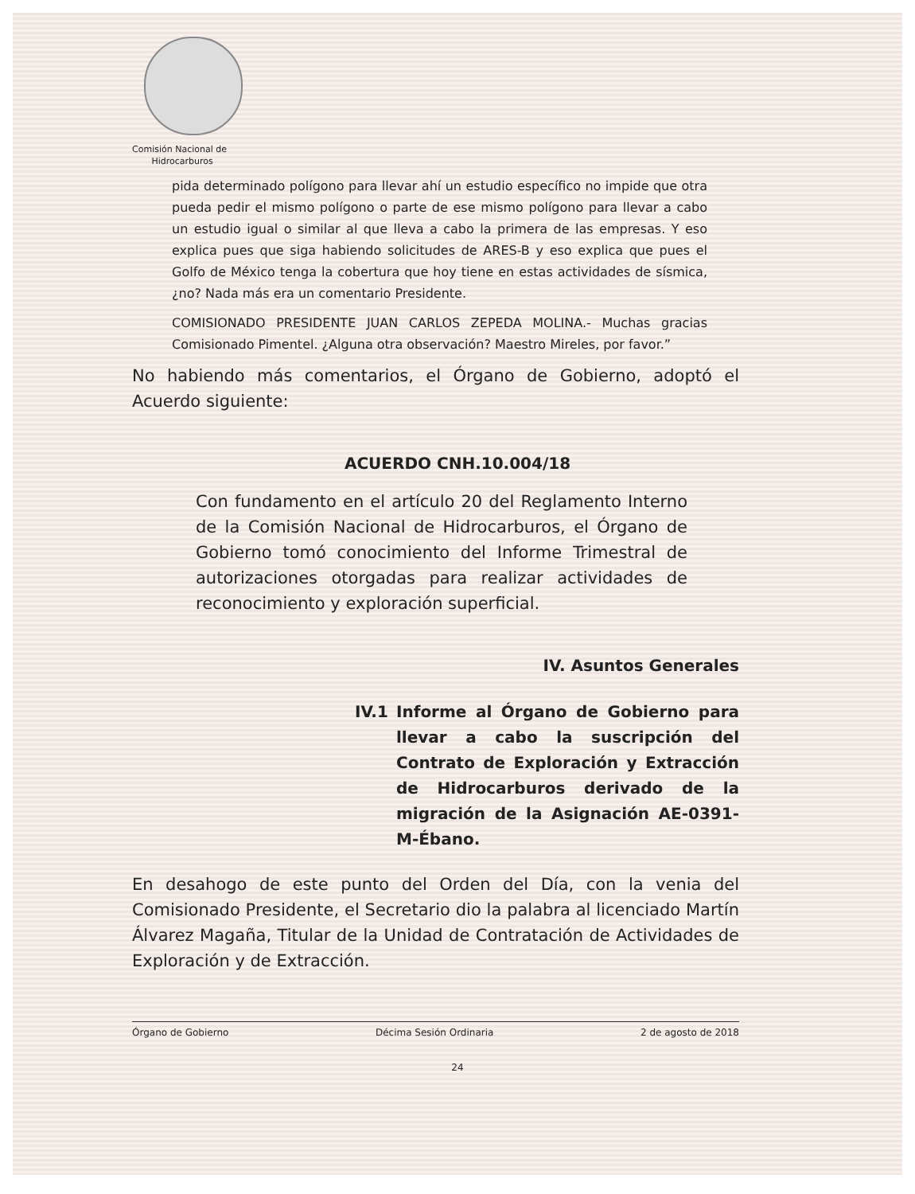Comisión Nacional de
Hidrocarburos
pida determinado polígono para llevar ahí un estudio específico no impide que otra pueda pedir el mismo polígono o parte de ese mismo polígono para llevar a cabo un estudio igual o similar al que lleva a cabo la primera de las empresas. Y eso explica pues que siga habiendo solicitudes de ARES-B y eso explica que pues el Golfo de México tenga la cobertura que hoy tiene en estas actividades de sísmica, ¿no? Nada más era un comentario Presidente.
COMISIONADO PRESIDENTE JUAN CARLOS ZEPEDA MOLINA.- Muchas gracias Comisionado Pimentel. ¿Alguna otra observación? Maestro Mireles, por favor.”
No habiendo más comentarios, el Órgano de Gobierno, adoptó el Acuerdo siguiente:
ACUERDO CNH.10.004/18
Con fundamento en el artículo 20 del Reglamento Interno de la Comisión Nacional de Hidrocarburos, el Órgano de Gobierno tomó conocimiento del Informe Trimestral de autorizaciones otorgadas para realizar actividades de reconocimiento y exploración superficial.
IV. Asuntos Generales
IV.1 Informe al Órgano de Gobierno para llevar a cabo la suscripción del Contrato de Exploración y Extracción de Hidrocarburos derivado de la migración de la Asignación AE-0391-M-Ébano.
En desahogo de este punto del Orden del Día, con la venia del Comisionado Presidente, el Secretario dio la palabra al licenciado Martín Álvarez Magaña, Titular de la Unidad de Contratación de Actividades de Exploración y de Extracción.
Órgano de Gobierno Décima Sesión Ordinaria 2 de agosto de 2018
24